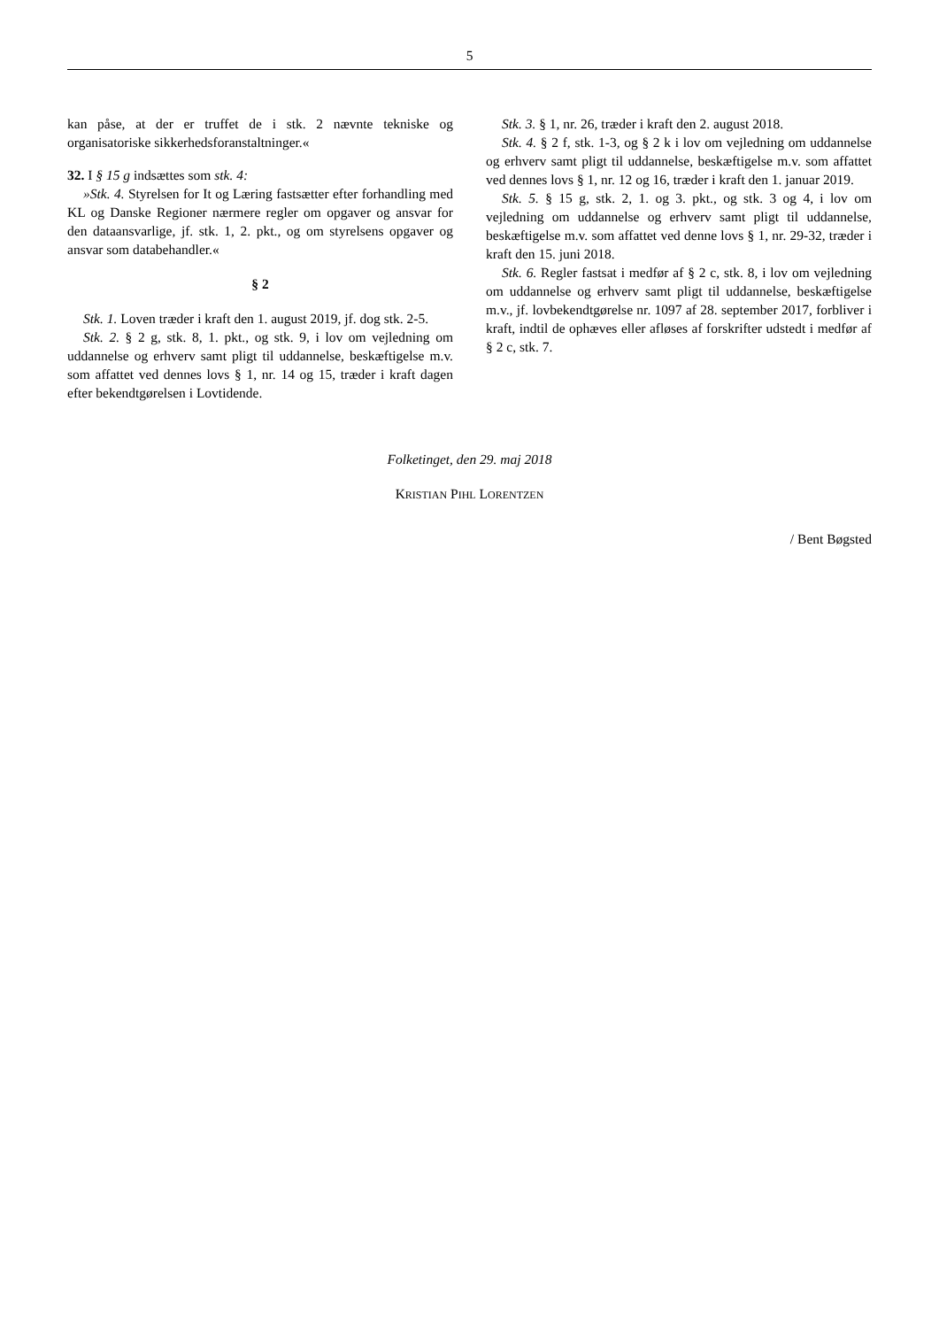5
kan påse, at der er truffet de i stk. 2 nævnte tekniske og organisatoriske sikkerhedsforanstaltninger.«
32. I § 15 g indsættes som stk. 4:
»Stk. 4. Styrelsen for It og Læring fastsætter efter forhandling med KL og Danske Regioner nærmere regler om opgaver og ansvar for den dataansvarlige, jf. stk. 1, 2. pkt., og om styrelsens opgaver og ansvar som databehandler.«
§ 2
Stk. 1. Loven træder i kraft den 1. august 2019, jf. dog stk. 2-5.
Stk. 2. § 2 g, stk. 8, 1. pkt., og stk. 9, i lov om vejledning om uddannelse og erhverv samt pligt til uddannelse, beskæftigelse m.v. som affattet ved dennes lovs § 1, nr. 14 og 15, træder i kraft dagen efter bekendtgørelsen i Lovtidende.
Stk. 3. § 1, nr. 26, træder i kraft den 2. august 2018.
Stk. 4. § 2 f, stk. 1-3, og § 2 k i lov om vejledning om uddannelse og erhverv samt pligt til uddannelse, beskæftigelse m.v. som affattet ved dennes lovs § 1, nr. 12 og 16, træder i kraft den 1. januar 2019.
Stk. 5. § 15 g, stk. 2, 1. og 3. pkt., og stk. 3 og 4, i lov om vejledning om uddannelse og erhverv samt pligt til uddannelse, beskæftigelse m.v. som affattet ved denne lovs § 1, nr. 29-32, træder i kraft den 15. juni 2018.
Stk. 6. Regler fastsat i medfør af § 2 c, stk. 8, i lov om vejledning om uddannelse og erhverv samt pligt til uddannelse, beskæftigelse m.v., jf. lovbekendtgørelse nr. 1097 af 28. september 2017, forbliver i kraft, indtil de ophæves eller afløses af forskrifter udstedt i medfør af § 2 c, stk. 7.
Folketinget, den 29. maj 2018
KRISTIAN PIHL LORENTZEN
/ Bent Bøgsted